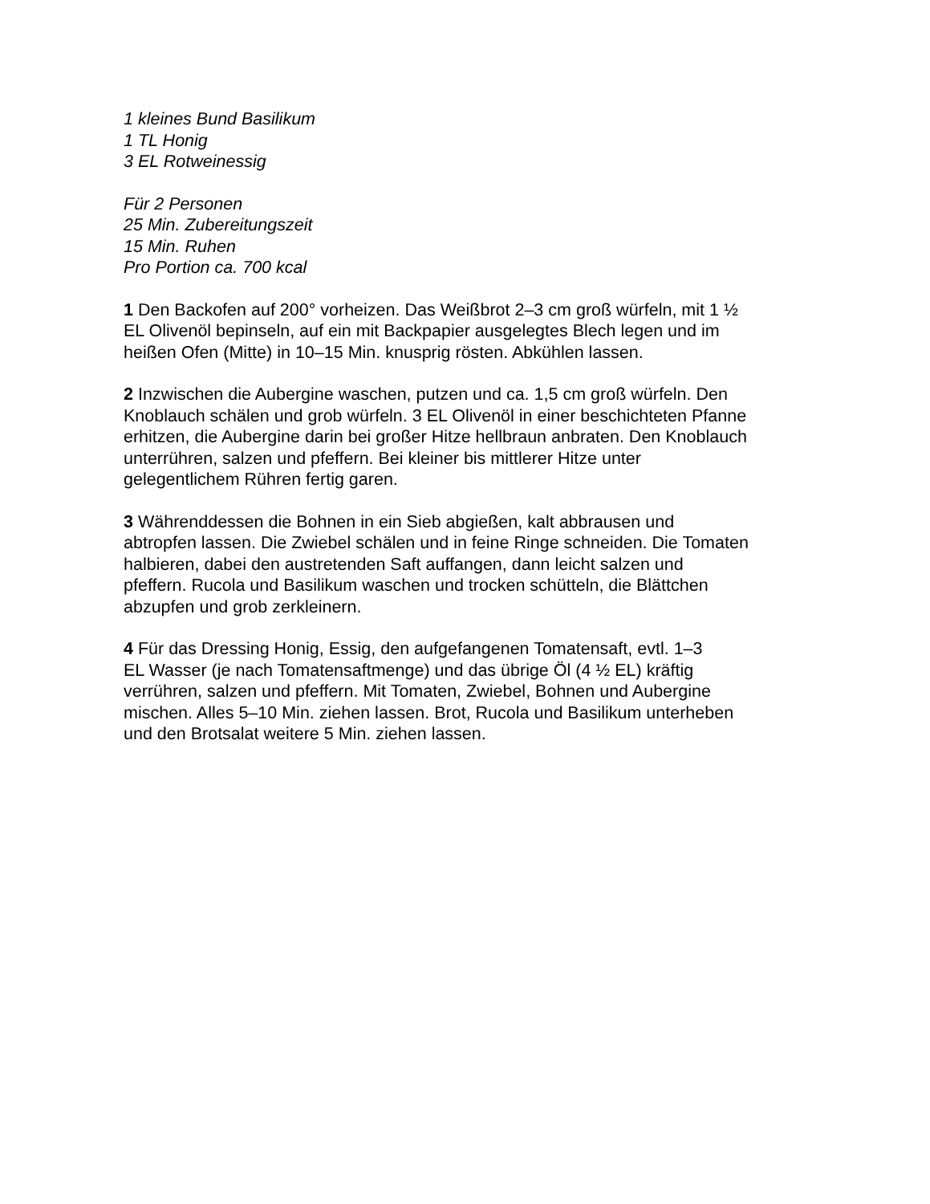1 kleines Bund Basilikum
1 TL Honig
3 EL Rotweinessig
Für 2 Personen
25 Min. Zubereitungszeit
15 Min. Ruhen
Pro Portion ca. 700 kcal
1 Den Backofen auf 200° vorheizen. Das Weißbrot 2–3 cm groß würfeln, mit 1 ½
EL Olivenöl bepinseln, auf ein mit Backpapier ausgelegtes Blech legen und im
heißen Ofen (Mitte) in 10–15 Min. knusprig rösten. Abkühlen lassen.
2 Inzwischen die Aubergine waschen, putzen und ca. 1,5 cm groß würfeln. Den
Knoblauch schälen und grob würfeln. 3 EL Olivenöl in einer beschichteten Pfanne
erhitzen, die Aubergine darin bei großer Hitze hellbraun anbraten. Den Knoblauch
unterrühren, salzen und pfeffern. Bei kleiner bis mittlerer Hitze unter
gelegentlichem Rühren fertig garen.
3 Währenddessen die Bohnen in ein Sieb abgießen, kalt abbrausen und
abtropfen lassen. Die Zwiebel schälen und in feine Ringe schneiden. Die Tomaten
halbieren, dabei den austretenden Saft auffangen, dann leicht salzen und
pfeffern. Rucola und Basilikum waschen und trocken schütteln, die Blättchen
abzupfen und grob zerkleinern.
4 Für das Dressing Honig, Essig, den aufgefangenen Tomatensaft, evtl. 1–3
EL Wasser (je nach Tomatensaftmenge) und das übrige Öl (4 ½ EL) kräftig
verrühren, salzen und pfeffern. Mit Tomaten, Zwiebel, Bohnen und Aubergine
mischen. Alles 5–10 Min. ziehen lassen. Brot, Rucola und Basilikum unterheben
und den Brotsalat weitere 5 Min. ziehen lassen.